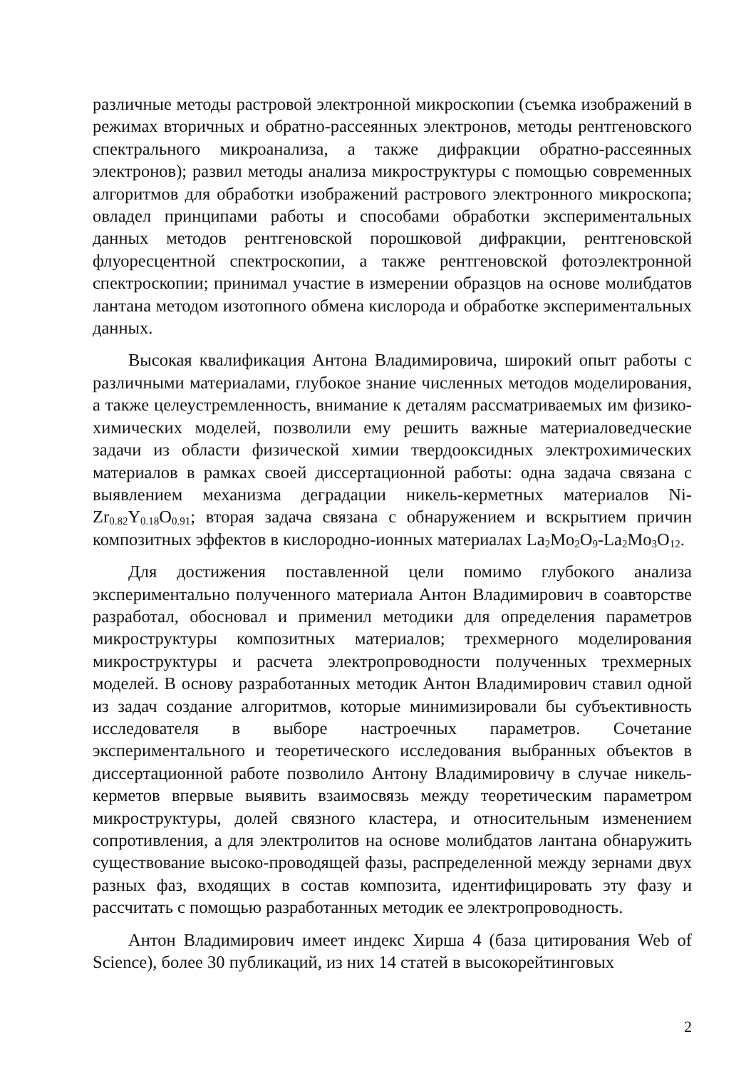различные методы растровой электронной микроскопии (съемка изображений в режимах вторичных и обратно-рассеянных электронов, методы рентгеновского спектрального микроанализа, а также дифракции обратно-рассеянных электронов); развил методы анализа микроструктуры с помощью современных алгоритмов для обработки изображений растрового электронного микроскопа; овладел принципами работы и способами обработки экспериментальных данных методов рентгеновской порошковой дифракции, рентгеновской флуоресцентной спектроскопии, а также рентгеновской фотоэлектронной спектроскопии; принимал участие в измерении образцов на основе молибдатов лантана методом изотопного обмена кислорода и обработке экспериментальных данных.
Высокая квалификация Антона Владимировича, широкий опыт работы с различными материалами, глубокое знание численных методов моделирования, а также целеустремленность, внимание к деталям рассматриваемых им физико-химических моделей, позволили ему решить важные материаловедческие задачи из области физической химии твердооксидных электрохимических материалов в рамках своей диссертационной работы: одна задача связана с выявлением механизма деградации никель-керметных материалов Ni-Zr<sub>0.82</sub>Y<sub>0.18</sub>O<sub>0.91</sub>; вторая задача связана с обнаружением и вскрытием причин композитных эффектов в кислородно-ионных материалах La<sub>2</sub>Mo<sub>2</sub>O<sub>9</sub>-La<sub>2</sub>Mo<sub>3</sub>O<sub>12</sub>.
Для достижения поставленной цели помимо глубокого анализа экспериментально полученного материала Антон Владимирович в соавторстве разработал, обосновал и применил методики для определения параметров микроструктуры композитных материалов; трехмерного моделирования микроструктуры и расчета электропроводности полученных трехмерных моделей. В основу разработанных методик Антон Владимирович ставил одной из задач создание алгоритмов, которые минимизировали бы субъективность исследователя в выборе настроечных параметров. Сочетание экспериментального и теоретического исследования выбранных объектов в диссертационной работе позволило Антону Владимировичу в случае никель-керметов впервые выявить взаимосвязь между теоретическим параметром микроструктуры, долей связного кластера, и относительным изменением сопротивления, а для электролитов на основе молибдатов лантана обнаружить существование высоко-проводящей фазы, распределенной между зернами двух разных фаз, входящих в состав композита, идентифицировать эту фазу и рассчитать с помощью разработанных методик ее электропроводность.
Антон Владимирович имеет индекс Хирша 4 (база цитирования Web of Science), более 30 публикаций, из них 14 статей в высокорейтинговых
2